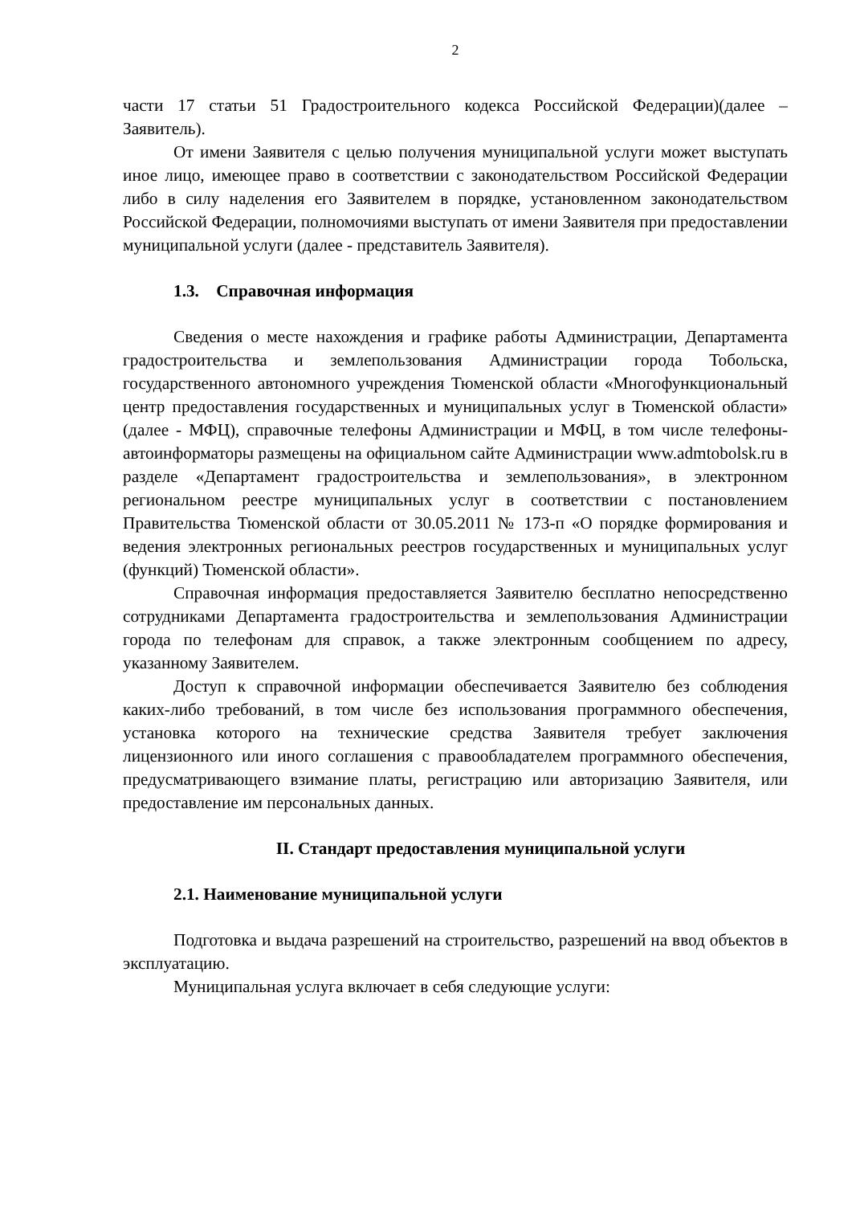2
части 17 статьи 51 Градостроительного кодекса Российской Федерации)(далее – Заявитель).
От имени Заявителя с целью получения муниципальной услуги может выступать иное лицо, имеющее право в соответствии с законодательством Российской Федерации либо в силу наделения его Заявителем в порядке, установленном законодательством Российской Федерации, полномочиями выступать от имени Заявителя при предоставлении муниципальной услуги (далее - представитель Заявителя).
1.3. Справочная информация
Сведения о месте нахождения и графике работы Администрации, Департамента градостроительства и землепользования Администрации города Тобольска, государственного автономного учреждения Тюменской области «Многофункциональный центр предоставления государственных и муниципальных услуг в Тюменской области» (далее - МФЦ), справочные телефоны Администрации и МФЦ, в том числе телефоны-автоинформаторы размещены на официальном сайте Администрации www.admtobolsk.ru в разделе «Департамент градостроительства и землепользования», в электронном региональном реестре муниципальных услуг в соответствии с постановлением Правительства Тюменской области от 30.05.2011 № 173-п «О порядке формирования и ведения электронных региональных реестров государственных и муниципальных услуг (функций) Тюменской области».
Справочная информация предоставляется Заявителю бесплатно непосредственно сотрудниками Департамента градостроительства и землепользования Администрации города по телефонам для справок, а также электронным сообщением по адресу, указанному Заявителем.
Доступ к справочной информации обеспечивается Заявителю без соблюдения каких-либо требований, в том числе без использования программного обеспечения, установка которого на технические средства Заявителя требует заключения лицензионного или иного соглашения с правообладателем программного обеспечения, предусматривающего взимание платы, регистрацию или авторизацию Заявителя, или предоставление им персональных данных.
II. Стандарт предоставления муниципальной услуги
2.1. Наименование муниципальной услуги
Подготовка и выдача разрешений на строительство, разрешений на ввод объектов в эксплуатацию.
Муниципальная услуга включает в себя следующие услуги: